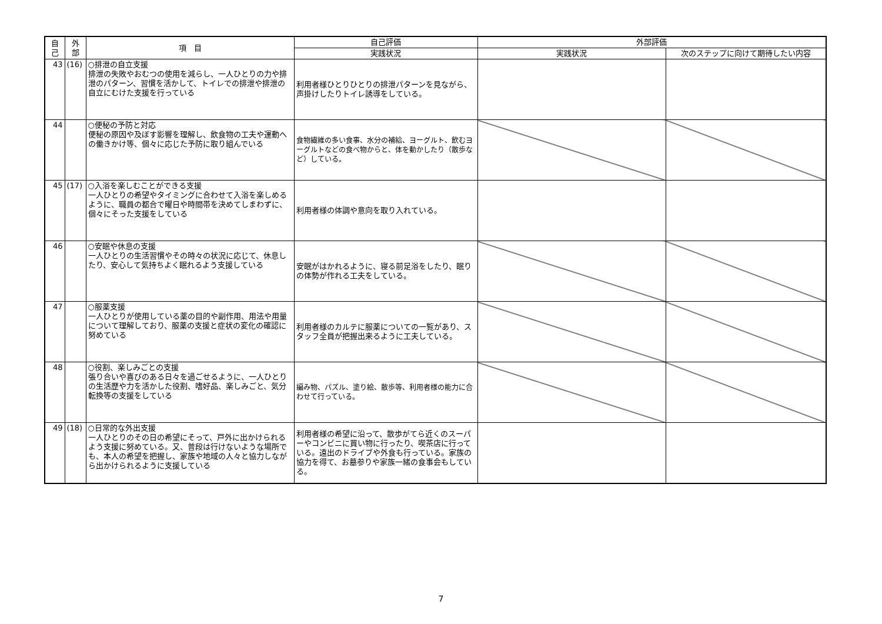| 自 己 | 外 部 | 項 目 | 自己評価 | 外部評価 | |
| --- | --- | --- | --- | --- | --- |
| | | | 実践状況 | 実践状況 | 次のステップに向けて期待したい内容 |
| 43 | (16) | ○排泄の自立支援 排泄の失敗やおむつの使用を減らし、一人ひとりの力や排泄のパターン、習慣を活かして、トイレでの排泄や排泄の自立にむけた支援を行っている | 利用者様ひとりひとりの排泄パターンを見ながら、声掛けしたりトイレ誘導をしている。 | | |
| 44 | | ○便秘の予防と対応 便秘の原因や及ぼす影響を理解し、飲食物の工夫や運動への働きかけ等、個々に応じた予防に取り組んでいる | 食物繊維の多い食事、水分の補給、ヨーグルト、飲むヨーグルトなどの食べ物からと、体を動かしたり（散歩など）している。 | | |
| 45 | (17) | ○入浴を楽しむことができる支援 一人ひとりの希望やタイミングに合わせて入浴を楽しめるように、職員の都合で曜日や時間帯を決めてしまわずに、個々にそった支援をしている | 利用者様の体調や意向を取り入れている。 | | |
| 46 | | ○安眠や休息の支援 一人ひとりの生活習慣やその時々の状況に応じて、休息したり、安心して気持ちよく眠れるよう支援している | 安眠がはかれるように、寝る前足浴をしたり、眠りの体勢が作れる工夫をしている。 | | |
| 47 | | ○服薬支援 一人ひとりが使用している薬の目的や副作用、用法や用量について理解しており、服薬の支援と症状の変化の確認に努めている | 利用者様のカルテに服薬についての一覧があり、スタッフ全員が把握出来るように工夫している。 | | |
| 48 | | ○役割、楽しみごとの支援 張り合いや喜びのある日々を過ごせるように、一人ひとりの生活歴や力を活かした役割、嗜好品、楽しみごと、気分転換等の支援をしている | 編み物、パズル、塗り絵、散歩等、利用者様の能力に合わせて行っている。 | | |
| 49 | (18) | ○日常的な外出支援 一人ひとりのその日の希望にそって、戸外に出かけられるよう支援に努めている。又、普段は行けないような場所でも、本人の希望を把握し、家族や地域の人々と協力しながら出かけられるように支援している | 利用者様の希望に沿って、散歩がてら近くのスーパーやコンビニに買い物に行ったり、喫茶店に行っている。遠出のドライブや外食も行っている。家族の協力を得て、お墓参りや家族一緒の食事会もしている。 | | |
7